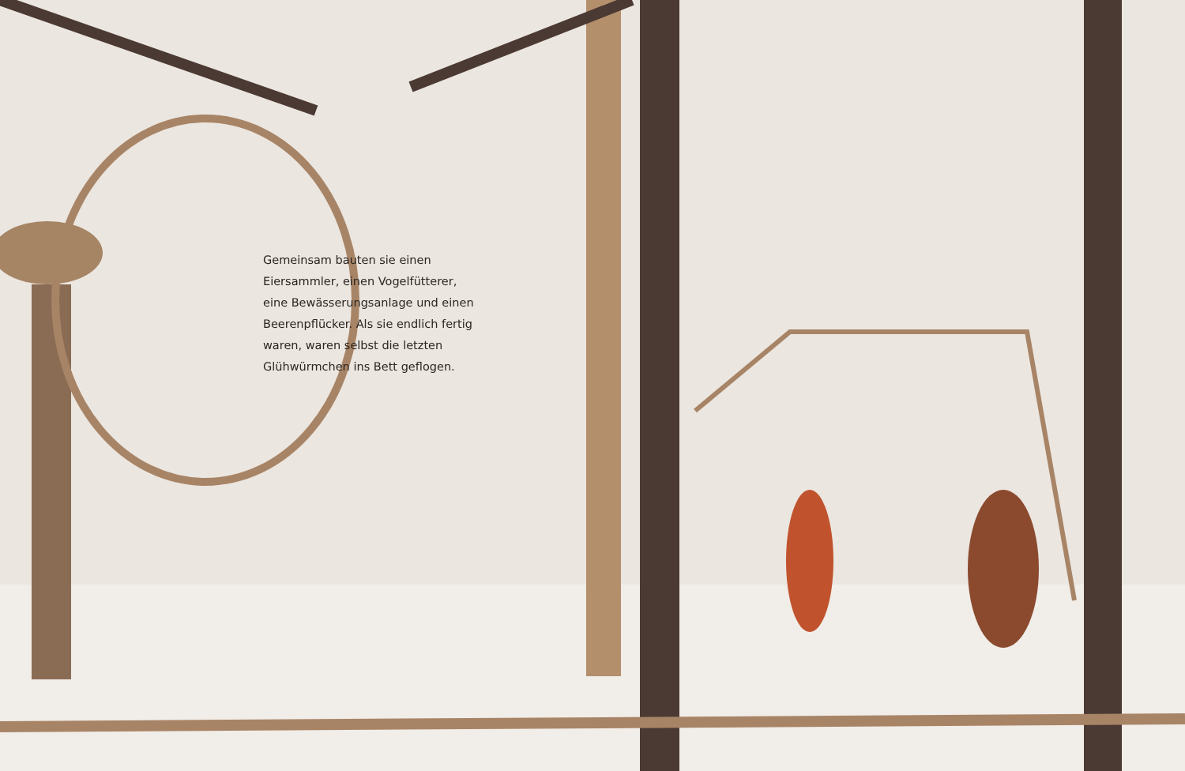Gemeinsam bauten sie einen Eiersammler, einen Vogelfütterer, eine Bewässerungsanlage und einen Beerenpflücker. Als sie endlich fertig waren, waren selbst die letzten Glühwürmchen ins Bett geflogen.